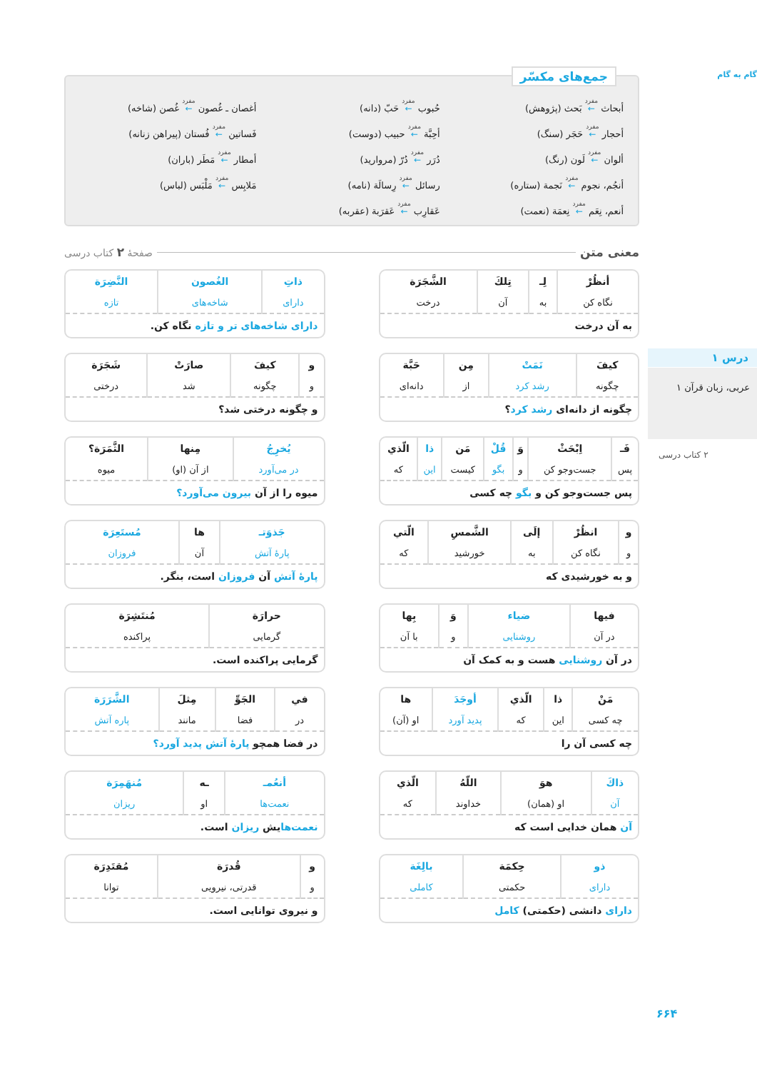جمع‌های مکسّر
أبحاث مفرد ← بَحث (پژوهش)
حُبوب مفرد ← حَبّ (دانه)
أغصان ـ غُصون مفرد ← غُصن (شاخه)
أحجار مفرد ← حَجَر (سنگ)
أحِبَّة مفرد ← حبیب (دوست)
فَساتین مفرد ← فُستان (پیراهن زنانه)
ألوان مفرد ← لَون (رنگ)
دُرَر مفرد ← دُرّ (مروارید)
أمطار مفرد ← مَطَر (باران)
أنجُم، نجوم مفرد ← نَجمة (ستاره)
رسائل مفرد ← رِسالَة (نامه)
مَلابِس مفرد ← مَلْبَس (لباس)
أنعم، نِعَم مفرد ← نِعمَة (نعمت)
عَقارِب مفرد ← عَقرَبة (عقربه)
معنی متن صفحهٔ ۲ کتاب درسی
| أنظُرْ | لِـ | تِلكَ | الشَّجَرَة |
| نگاه کن | به | آن | درخت |
به آن درخت
| ذاتِ | الغُصون | النَّضِرَة |
| دارای | شاخه‌های | تازه |
دارای شاخه‌های تر و تازه نگاه کن.
| کیفَ | نَمَتْ | مِن | حَبَّة |
| چگونه | رشد کرد | از | دانه‌ای |
چگونه از دانه‌ای رشد کرد؟
| و | کیفَ | صارَتْ | شَجَرَة |
| و | چگونه | شد | درختی |
و چگونه درختی شد؟
| فَـ | اِبْحَثْ | وَ | قُلْ | مَن | ذا | الّذي |
| پس | جست‌وجو کن | و | بگو | کیست | این | که |
پس جست‌وجو کن و بگو چه کسی
| يُخرِجُ | مِنها | الثَّمَرَة؟ |
| در می‌آورد | از آن (او) | میوه |
میوه را از آن بیرون می‌آورد؟
| و | انظُرْ | إلَى | الشَّمسِ | الّتي |
| و | نگاه کن | به | خورشید | که |
و به خورشیدی که
| جَذوَتـ | ها | مُستَعِرَة |
| پارهٔ آتش | آن | فروزان |
پارهٔ آتش آن فروزان است، بنگر.
| فيها | ضياء | وَ | بِها |
| در آن | روشنایی | و | با آن |
در آن روشنایی هست و به کمک آن
| حرارَة | مُنتَشِرَة |
| گرمایی | پراکنده |
گرمایی پراکنده است.
| مَنْ | ذا | الّذي | أوجَدَ | ها |
| چه کسی | این | که | پدید آورد | او (آن) |
چه کسی آن را
| في | الجَوِّ | مِثلَ | الشَّرَرَة |
| در | فضا | مانند | پاره آتش |
در فضا همچو پارهٔ آتش پدید آورد؟
| ذاكَ | هوَ | اللّهُ | الّذي |
| آن | او (همان) | خداوند | که |
آن همان خدایی است که
| أنعُمـ | ـه | مُنهَمِرَة |
| نعمت‌ها | او | ریزان |
نعمت‌هایش ریزان است.
| ذو | حِكمَة | بالِغَة |
| دارای | حکمتی | کاملی |
دارای دانشی (حکمتی) کامل
| و | قُدرَة | مُقتَدِرَة |
| و | قدرتی، نیرویی | توانا |
و نیروی توانایی است.
گام به گام
درس ۱
عربی، زبان قرآن ۱
۲ کتاب درسی
۶۶۴